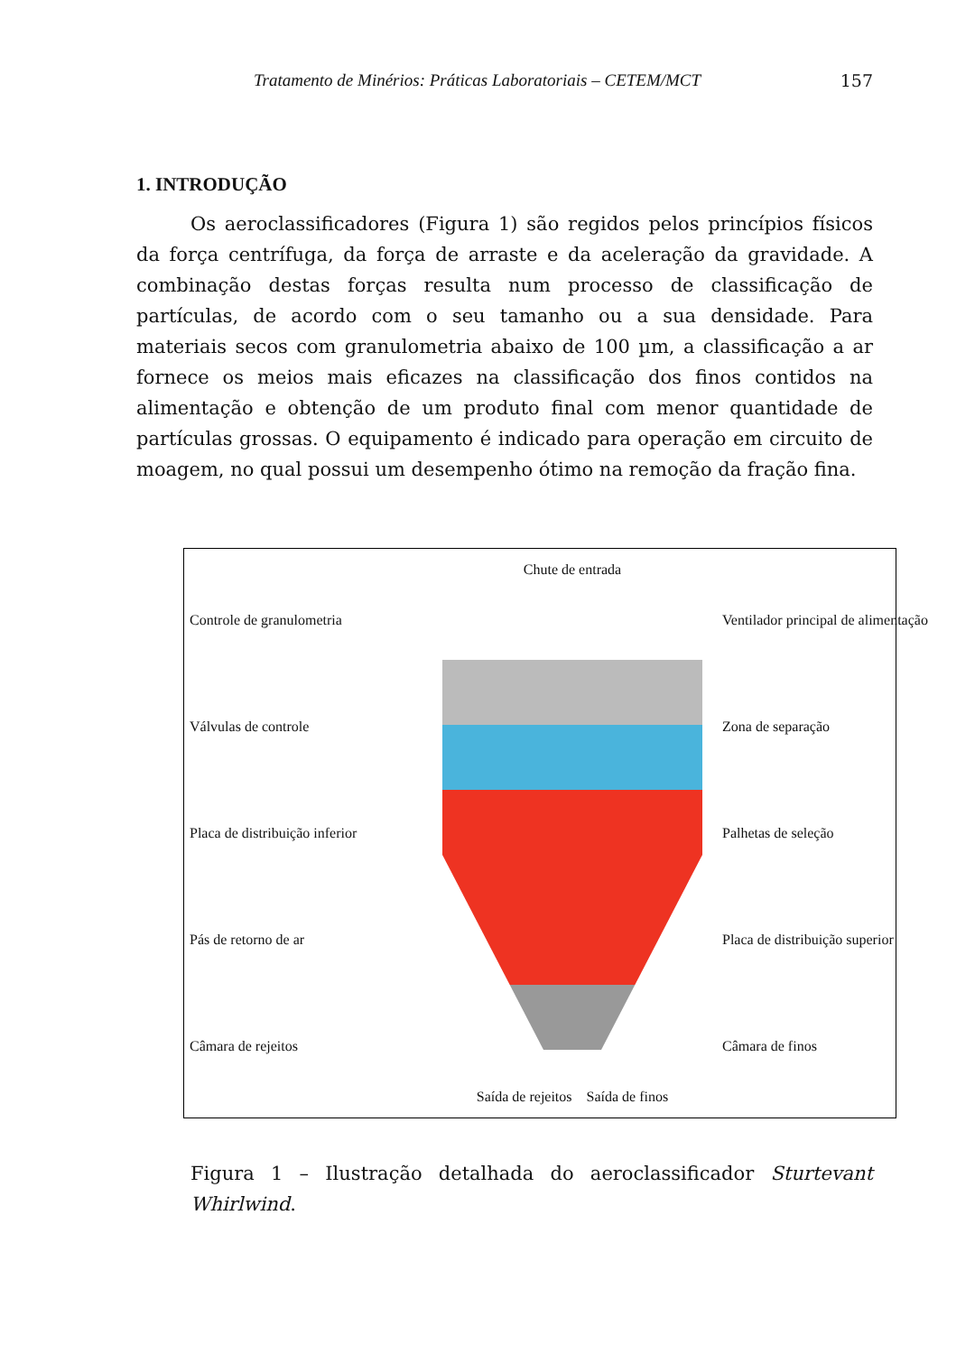Tratamento de Minérios: Práticas Laboratoriais – CETEM/MCT 157
1. INTRODUÇÃO
Os aeroclassificadores (Figura 1) são regidos pelos princípios físicos da força centrífuga, da força de arraste e da aceleração da gravidade. A combinação destas forças resulta num processo de classificação de partículas, de acordo com o seu tamanho ou a sua densidade. Para materiais secos com granulometria abaixo de 100 µm, a classificação a ar fornece os meios mais eficazes na classificação dos finos contidos na alimentação e obtenção de um produto final com menor quantidade de partículas grossas. O equipamento é indicado para operação em circuito de moagem, no qual possui um desempenho ótimo na remoção da fração fina.
Controle de granulometria
Válvulas de controle
Placa de distribuição inferior
Pás de retorno de ar
Câmara de rejeitos
Chute de entrada
Saída de rejeitos Saída de finos
Ventilador principal de alimentação
Zona de separação
Palhetas de seleção
Placa de distribuição superior
Câmara de finos
Figura 1 – Ilustração detalhada do aeroclassificador Sturtevant Whirlwind.